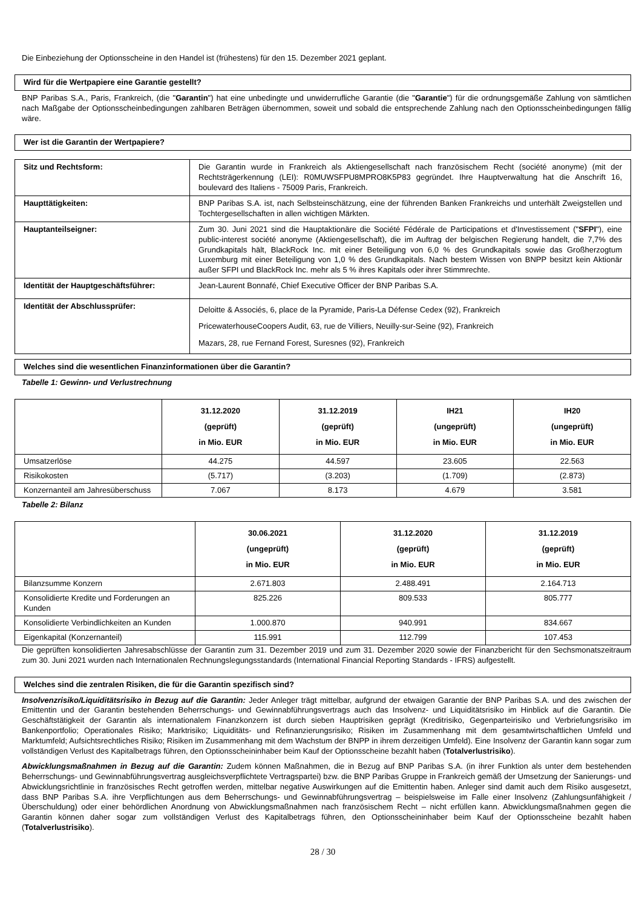Die Einbeziehung der Optionsscheine in den Handel ist (frühestens) für den 15. Dezember 2021 geplant.
Wird für die Wertpapiere eine Garantie gestellt?
BNP Paribas S.A., Paris, Frankreich, (die "Garantin") hat eine unbedingte und unwiderrufliche Garantie (die "Garantie") für die ordnungsgemäße Zahlung von sämtlichen nach Maßgabe der Optionsscheinbedingungen zahlbaren Beträgen übernommen, soweit und sobald die entsprechende Zahlung nach den Optionsscheinbedingungen fällig wäre.
Wer ist die Garantin der Wertpapiere?
| Sitz und Rechtsform: | Die Garantin wurde in Frankreich als Aktiengesellschaft nach französischem Recht (société anonyme) (mit der Rechtsträgerkennung (LEI): R0MUWSFPU8MPRO8K5P83 gegründet. Ihre Hauptverwaltung hat die Anschrift 16, boulevard des Italiens - 75009 Paris, Frankreich. |
| Haupttätigkeiten: | BNP Paribas S.A. ist, nach Selbsteinschätzung, eine der führenden Banken Frankreichs und unterhält Zweigstellen und Tochtergesellschaften in allen wichtigen Märkten. |
| Hauptanteilseigner: | Zum 30. Juni 2021 sind die Hauptaktionäre die Société Fédérale de Participations et d'Investissement (" SFPI "), eine public-interest société anonyme (Aktiengesellschaft), die im Auftrag der belgischen Regierung handelt, die 7,7% des Grundkapitals hält, BlackRock Inc. mit einer Beteiligung von 6,0 % des Grundkapitals sowie das Großherzogtum Luxemburg mit einer Beteiligung von 1,0 % des Grundkapitals. Nach bestem Wissen von BNPP besitzt kein Aktionär außer SFPI und BlackRock Inc. mehr als 5 % ihres Kapitals oder ihrer Stimmrechte. |
| Identität der Hauptgeschäftsführer: | Jean-Laurent Bonnafé, Chief Executive Officer der BNP Paribas S.A. |
| Identität der Abschlussprüfer: | Deloitte & Associés, 6, place de la Pyramide, Paris-La Défense Cedex (92), Frankreich PricewaterhouseCoopers Audit, 63, rue de Villiers, Neuilly-sur-Seine (92), Frankreich Mazars, 28, rue Fernand Forest, Suresnes (92), Frankreich |
Welches sind die wesentlichen Finanzinformationen über die Garantin?
Tabelle 1: Gewinn- und Verlustrechnung
| | 31.12.2020 (geprüft) in Mio. EUR | 31.12.2019 (geprüft) in Mio. EUR | IH21 (ungeprüft) in Mio. EUR | IH20 (ungeprüft) in Mio. EUR |
| --- | --- | --- | --- | --- |
| Umsatzerlöse | 44.275 | 44.597 | 23.605 | 22.563 |
| Risikokosten | (5.717) | (3.203) | (1.709) | (2.873) |
| Konzernanteil am Jahresüberschuss | 7.067 | 8.173 | 4.679 | 3.581 |
Tabelle 2: Bilanz
| | 30.06.2021 (ungeprüft) in Mio. EUR | 31.12.2020 (geprüft) in Mio. EUR | 31.12.2019 (geprüft) in Mio. EUR |
| --- | --- | --- | --- |
| Bilanzsumme Konzern | 2.671.803 | 2.488.491 | 2.164.713 |
| Konsolidierte Kredite und Forderungen an Kunden | 825.226 | 809.533 | 805.777 |
| Konsolidierte Verbindlichkeiten an Kunden | 1.000.870 | 940.991 | 834.667 |
| Eigenkapital (Konzernanteil) | 115.991 | 112.799 | 107.453 |
Die geprüften konsolidierten Jahresabschlüsse der Garantin zum 31. Dezember 2019 und zum 31. Dezember 2020 sowie der Finanzbericht für den Sechsmonatszeitraum zum 30. Juni 2021 wurden nach Internationalen Rechnungslegungsstandards (International Financial Reporting Standards - IFRS) aufgestellt.
Welches sind die zentralen Risiken, die für die Garantin spezifisch sind?
Insolvenzrisiko/Liquiditätsrisiko in Bezug auf die Garantin: Jeder Anleger trägt mittelbar, aufgrund der etwaigen Garantie der BNP Paribas S.A. und des zwischen der Emittentin und der Garantin bestehenden Beherrschungs- und Gewinnabführungsvertrags auch das Insolvenz- und Liquiditätsrisiko im Hinblick auf die Garantin. Die Geschäftstätigkeit der Garantin als internationalem Finanzkonzern ist durch sieben Hauptrisiken geprägt (Kreditrisiko, Gegenparteirisiko und Verbriefungsrisiko im Bankenportfolio; Operationales Risiko; Marktrisiko; Liquiditäts- und Refinanzierungsrisiko; Risiken im Zusammenhang mit dem gesamtwirtschaftlichen Umfeld und Marktumfeld; Aufsichtsrechtliches Risiko; Risiken im Zusammenhang mit dem Wachstum der BNPP in ihrem derzeitigen Umfeld). Eine Insolvenz der Garantin kann sogar zum vollständigen Verlust des Kapitalbetrags führen, den Optionsscheininhaber beim Kauf der Optionsscheine bezahlt haben (Totalverlustrisiko).
Abwicklungsmaßnahmen in Bezug auf die Garantin: Zudem können Maßnahmen, die in Bezug auf BNP Paribas S.A. (in ihrer Funktion als unter dem bestehenden Beherrschungs- und Gewinnabführungsvertrag ausgleichsverpflichtete Vertragspartei) bzw. die BNP Paribas Gruppe in Frankreich gemäß der Umsetzung der Sanierungs- und Abwicklungsrichtlinie in französisches Recht getroffen werden, mittelbar negative Auswirkungen auf die Emittentin haben. Anleger sind damit auch dem Risiko ausgesetzt, dass BNP Paribas S.A. ihre Verpflichtungen aus dem Beherrschungs- und Gewinnabführungsvertrag – beispielsweise im Falle einer Insolvenz (Zahlungsunfähigkeit / Überschuldung) oder einer behördlichen Anordnung von Abwicklungsmaßnahmen nach französischem Recht – nicht erfüllen kann. Abwicklungsmaßnahmen gegen die Garantin können daher sogar zum vollständigen Verlust des Kapitalbetrags führen, den Optionsscheininhaber beim Kauf der Optionsscheine bezahlt haben (Totalverlustrisiko).
28 / 30